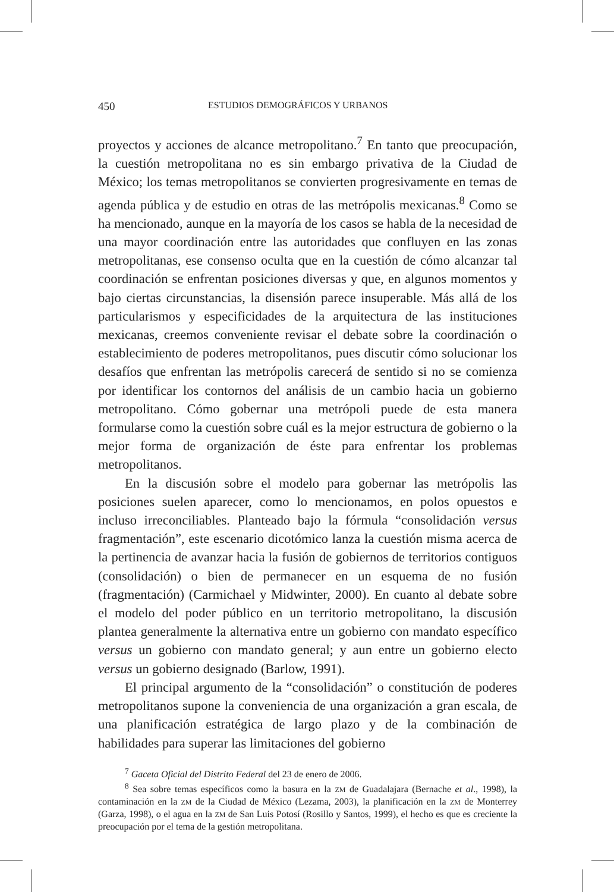450 ESTUDIOS DEMOGRÁFICOS Y URBANOS
proyectos y acciones de alcance metropolitano.<sup>7</sup> En tanto que preocupación, la cuestión metropolitana no es sin embargo privativa de la Ciudad de México; los temas metropolitanos se convierten progresivamente en temas de agenda pública y de estudio en otras de las metrópolis mexicanas.<sup>8</sup> Como se ha mencionado, aunque en la mayoría de los casos se habla de la necesidad de una mayor coordinación entre las autoridades que confluyen en las zonas metropolitanas, ese consenso oculta que en la cuestión de cómo alcanzar tal coordinación se enfrentan posiciones diversas y que, en algunos momentos y bajo ciertas circunstancias, la disensión parece insuperable. Más allá de los particularismos y especificidades de la arquitectura de las instituciones mexicanas, creemos conveniente revisar el debate sobre la coordinación o establecimiento de poderes metropolitanos, pues discutir cómo solucionar los desafíos que enfrentan las metrópolis carecerá de sentido si no se comienza por identificar los contornos del análisis de un cambio hacia un gobierno metropolitano. Cómo gobernar una metrópoli puede de esta manera formularse como la cuestión sobre cuál es la mejor estructura de gobierno o la mejor forma de organización de éste para enfrentar los problemas metropolitanos.
En la discusión sobre el modelo para gobernar las metrópolis las posiciones suelen aparecer, como lo mencionamos, en polos opuestos e incluso irreconciliables. Planteado bajo la fórmula “consolidación versus fragmentación”, este escenario dicotómico lanza la cuestión misma acerca de la pertinencia de avanzar hacia la fusión de gobiernos de territorios contiguos (consolidación) o bien de permanecer en un esquema de no fusión (fragmentación) (Carmichael y Midwinter, 2000). En cuanto al debate sobre el modelo del poder público en un territorio metropolitano, la discusión plantea generalmente la alternativa entre un gobierno con mandato específico versus un gobierno con mandato general; y aun entre un gobierno electo versus un gobierno designado (Barlow, 1991).
El principal argumento de la “consolidación” o constitución de poderes metropolitanos supone la conveniencia de una organización a gran escala, de una planificación estratégica de largo plazo y de la combinación de habilidades para superar las limitaciones del gobierno
<sup>7</sup> Gaceta Oficial del Distrito Federal del 23 de enero de 2006.
<sup>8</sup> Sea sobre temas específicos como la basura en la ZM de Guadalajara (Bernache et al., 1998), la contaminación en la ZM de la Ciudad de México (Lezama, 2003), la planificación en la ZM de Monterrey (Garza, 1998), o el agua en la ZM de San Luis Potosí (Rosillo y Santos, 1999), el hecho es que es creciente la preocupación por el tema de la gestión metropolitana.